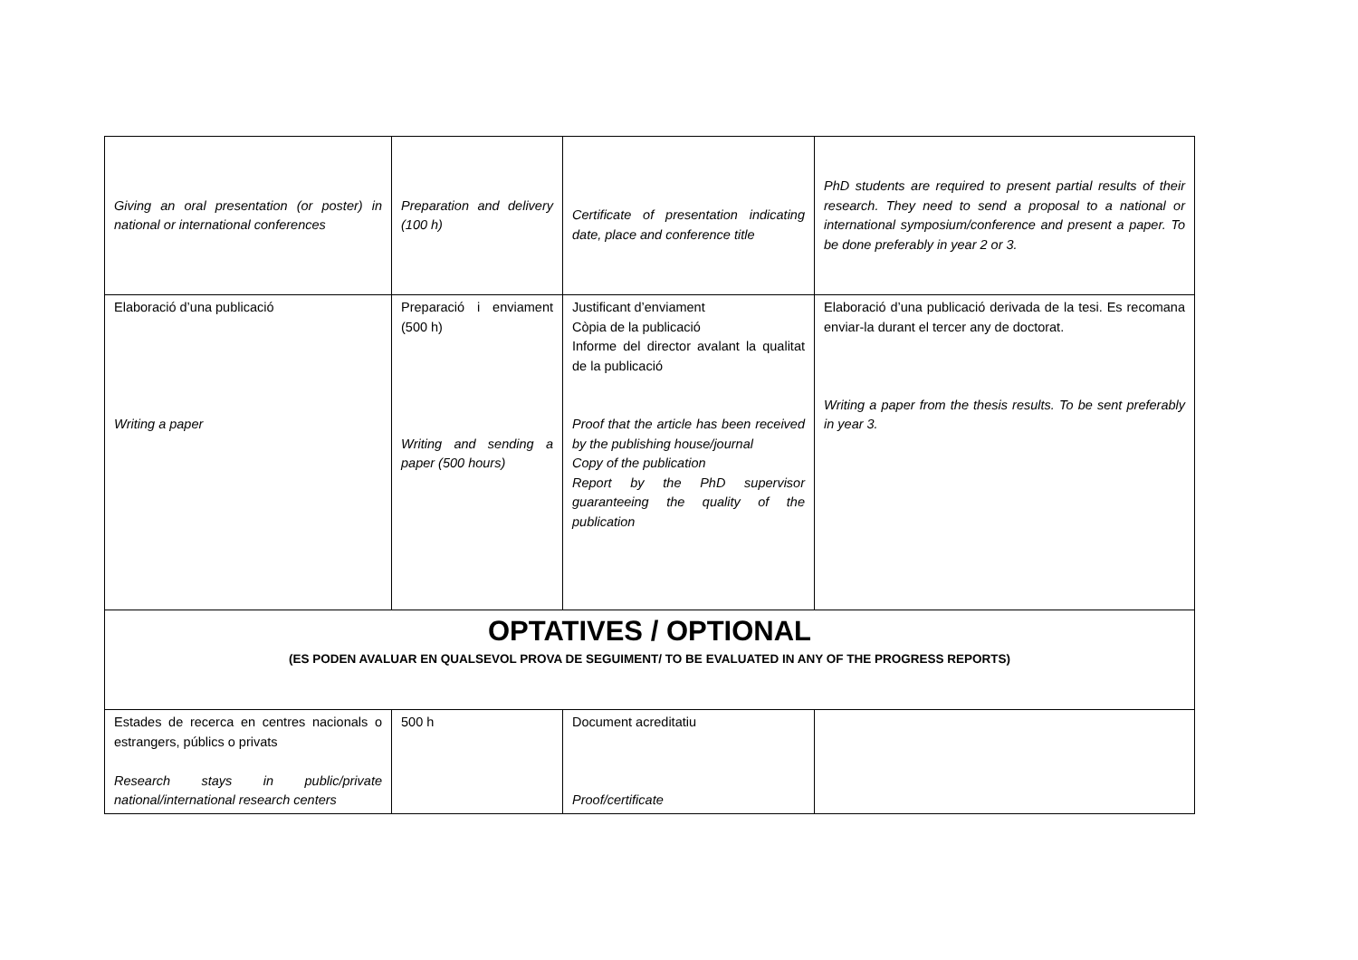| Giving an oral presentation (or poster) in national or international conferences | Preparation and delivery (100 h) | Certificate of presentation indicating date, place and conference title | PhD students are required to present partial results of their research. They need to send a proposal to a national or international symposium/conference and present a paper. To be done preferably in year 2 or 3. |
| Elaboració d’una publicació Writing a paper | Preparació i enviament (500 h) Writing and sending a paper (500 hours) | Justificant d’enviament Còpia de la publicació Informe del director avalant la qualitat de la publicació Proof that the article has been received by the publishing house/journal Copy of the publication Report by the PhD supervisor guaranteeing the quality of the publication | Elaboració d’una publicació derivada de la tesi. Es recomana enviar-la durant el tercer any de doctorat. Writing a paper from the thesis results. To be sent preferably in year 3. |
| OPTATIVES / OPTIONAL (ES PODEN AVALUAR EN QUALSEVOL PROVA DE SEGUIMENT/ TO BE EVALUATED IN ANY OF THE PROGRESS REPORTS) | | | |
| Estades de recerca en centres nacionals o estrangers, públics o privats Research stays in public/private national/international research centers | 500 h | Document acreditatiu Proof/certificate | |